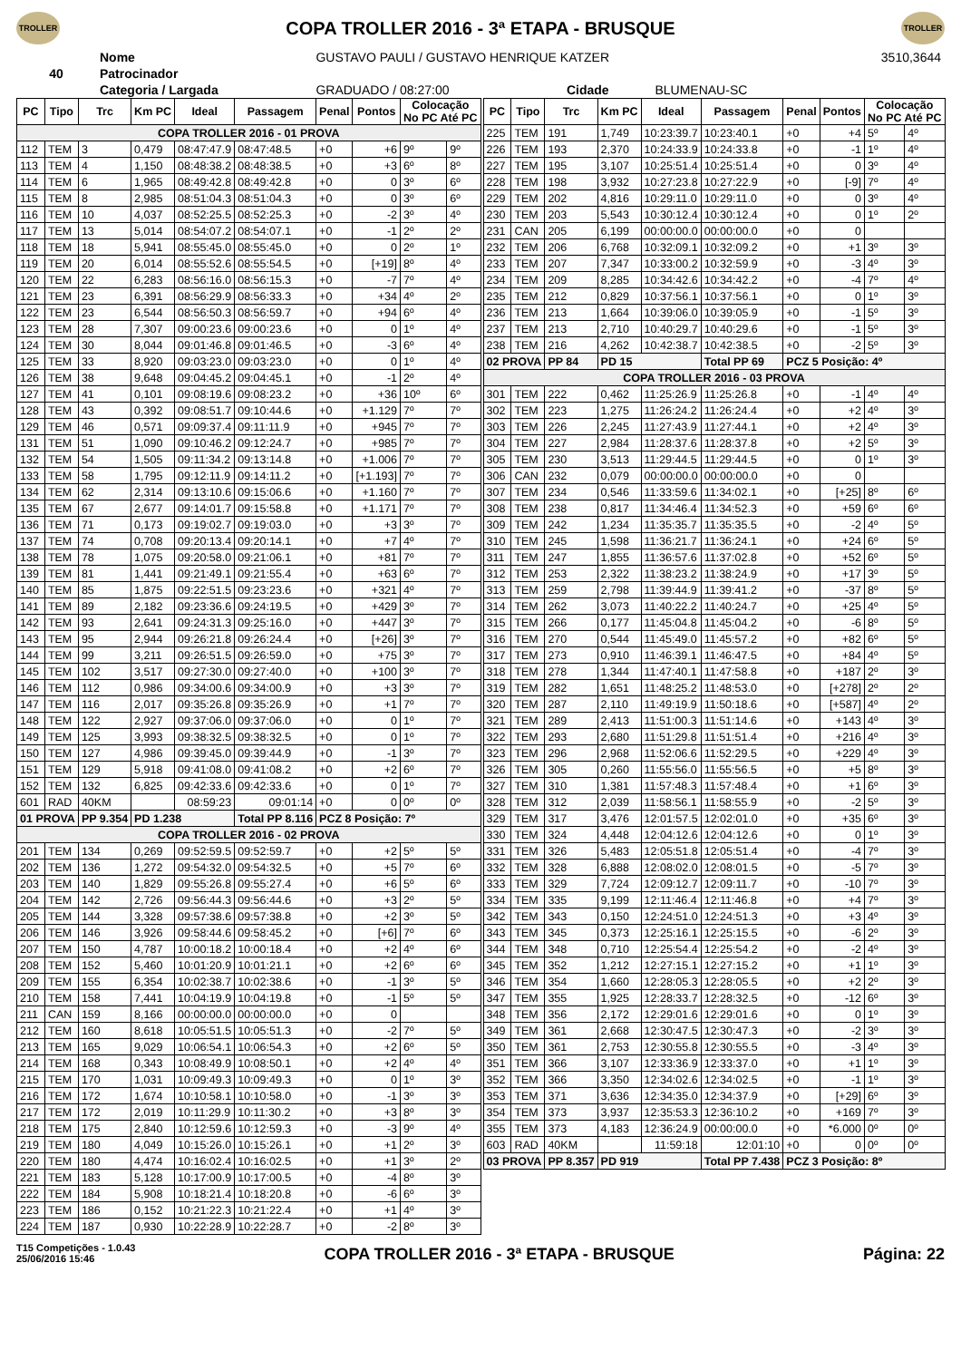TROLLER
COPA TROLLER 2016 - 3ª ETAPA - BRUSQUE
TROLLER
| 40 | Nome | GUSTAVO PAULI / GUSTAVO HENRIQUE KATZER | | | 3510,3644 |
| | Patrocinador | | | | |
| | Categoria / Largada | GRADUADO / 08:27:00 | Cidade | BLUMENAU-SC | |
| PC | Tipo | Trc | Km PC | Ideal | Passagem | Penal | Pontos | Colocação No PC Até PC | |
| --- | --- | --- | --- | --- | --- | --- | --- | --- | --- |
| COPA TROLLER 2016 - 01 PROVA | | | | | | | | | |
| 112 | TEM | 3 | 0,479 | 08:47:47.9 | 08:47:48.5 | +0 | +6 | 9º | 9º |
| 113 | TEM | 4 | 1,150 | 08:48:38.2 | 08:48:38.5 | +0 | +3 | 6º | 8º |
| 114 | TEM | 6 | 1,965 | 08:49:42.8 | 08:49:42.8 | +0 | 0 | 3º | 6º |
| 115 | TEM | 8 | 2,985 | 08:51:04.3 | 08:51:04.3 | +0 | 0 | 3º | 6º |
| 116 | TEM | 10 | 4,037 | 08:52:25.5 | 08:52:25.3 | +0 | -2 | 3º | 4º |
| 117 | TEM | 13 | 5,014 | 08:54:07.2 | 08:54:07.1 | +0 | -1 | 2º | 2º |
| 118 | TEM | 18 | 5,941 | 08:55:45.0 | 08:55:45.0 | +0 | 0 | 2º | 1º |
| 119 | TEM | 20 | 6,014 | 08:55:52.6 | 08:55:54.5 | +0 | [+19] | 8º | 4º |
| 120 | TEM | 22 | 6,283 | 08:56:16.0 | 08:56:15.3 | +0 | -7 | 7º | 4º |
| 121 | TEM | 23 | 6,391 | 08:56:29.9 | 08:56:33.3 | +0 | +34 | 4º | 2º |
| 122 | TEM | 23 | 6,544 | 08:56:50.3 | 08:56:59.7 | +0 | +94 | 6º | 4º |
| 123 | TEM | 28 | 7,307 | 09:00:23.6 | 09:00:23.6 | +0 | 0 | 1º | 4º |
| 124 | TEM | 30 | 8,044 | 09:01:46.8 | 09:01:46.5 | +0 | -3 | 6º | 4º |
| 125 | TEM | 33 | 8,920 | 09:03:23.0 | 09:03:23.0 | +0 | 0 | 1º | 4º |
| 126 | TEM | 38 | 9,648 | 09:04:45.2 | 09:04:45.1 | +0 | -1 | 2º | 4º |
| 127 | TEM | 41 | 0,101 | 09:08:19.6 | 09:08:23.2 | +0 | +36 | 10º | 6º |
| 128 | TEM | 43 | 0,392 | 09:08:51.7 | 09:10:44.6 | +0 | +1.129 | 7º | 7º |
| 129 | TEM | 46 | 0,571 | 09:09:37.4 | 09:11:11.9 | +0 | +945 | 7º | 7º |
| 131 | TEM | 51 | 1,090 | 09:10:46.2 | 09:12:24.7 | +0 | +985 | 7º | 7º |
| 132 | TEM | 54 | 1,505 | 09:11:34.2 | 09:13:14.8 | +0 | +1.006 | 7º | 7º |
| 133 | TEM | 58 | 1,795 | 09:12:11.9 | 09:14:11.2 | +0 | [+1.193] | 7º | 7º |
| 134 | TEM | 62 | 2,314 | 09:13:10.6 | 09:15:06.6 | +0 | +1.160 | 7º | 7º |
| 135 | TEM | 67 | 2,677 | 09:14:01.7 | 09:15:58.8 | +0 | +1.171 | 7º | 7º |
| 136 | TEM | 71 | 0,173 | 09:19:02.7 | 09:19:03.0 | +0 | +3 | 3º | 7º |
| 137 | TEM | 74 | 0,708 | 09:20:13.4 | 09:20:14.1 | +0 | +7 | 4º | 7º |
| 138 | TEM | 78 | 1,075 | 09:20:58.0 | 09:21:06.1 | +0 | +81 | 7º | 7º |
| 139 | TEM | 81 | 1,441 | 09:21:49.1 | 09:21:55.4 | +0 | +63 | 6º | 7º |
| 140 | TEM | 85 | 1,875 | 09:22:51.5 | 09:23:23.6 | +0 | +321 | 4º | 7º |
| 141 | TEM | 89 | 2,182 | 09:23:36.6 | 09:24:19.5 | +0 | +429 | 3º | 7º |
| 142 | TEM | 93 | 2,641 | 09:24:31.3 | 09:25:16.0 | +0 | +447 | 3º | 7º |
| 143 | TEM | 95 | 2,944 | 09:26:21.8 | 09:26:24.4 | +0 | [+26] | 3º | 7º |
| 144 | TEM | 99 | 3,211 | 09:26:51.5 | 09:26:59.0 | +0 | +75 | 3º | 7º |
| 145 | TEM | 102 | 3,517 | 09:27:30.0 | 09:27:40.0 | +0 | +100 | 3º | 7º |
| 146 | TEM | 112 | 0,986 | 09:34:00.6 | 09:34:00.9 | +0 | +3 | 3º | 7º |
| 147 | TEM | 116 | 2,017 | 09:35:26.8 | 09:35:26.9 | +0 | +1 | 7º | 7º |
| 148 | TEM | 122 | 2,927 | 09:37:06.0 | 09:37:06.0 | +0 | 0 | 1º | 7º |
| 149 | TEM | 125 | 3,993 | 09:38:32.5 | 09:38:32.5 | +0 | 0 | 1º | 7º |
| 150 | TEM | 127 | 4,986 | 09:39:45.0 | 09:39:44.9 | +0 | -1 | 3º | 7º |
| 151 | TEM | 129 | 5,918 | 09:41:08.0 | 09:41:08.2 | +0 | +2 | 6º | 7º |
| 152 | TEM | 132 | 6,825 | 09:42:33.6 | 09:42:33.6 | +0 | 0 | 1º | 7º |
| 601 | RAD | 40KM | | 08:59:23 | 09:01:14 | +0 | 0 | 0º | 0º |
| 01 PROVA | | PP 9.354 | PD 1.238 | | Total PP 8.116 | PCZ 8 Posição: 7º | | | |
| COPA TROLLER 2016 - 02 PROVA | | | | | | | | | |
| 201 | TEM | 134 | 0,269 | 09:52:59.5 | 09:52:59.7 | +0 | +2 | 5º | 5º |
| 202 | TEM | 136 | 1,272 | 09:54:32.0 | 09:54:32.5 | +0 | +5 | 7º | 6º |
| 203 | TEM | 140 | 1,829 | 09:55:26.8 | 09:55:27.4 | +0 | +6 | 5º | 6º |
| 204 | TEM | 142 | 2,726 | 09:56:44.3 | 09:56:44.6 | +0 | +3 | 2º | 5º |
| 205 | TEM | 144 | 3,328 | 09:57:38.6 | 09:57:38.8 | +0 | +2 | 3º | 5º |
| 206 | TEM | 146 | 3,926 | 09:58:44.6 | 09:58:45.2 | +0 | [+6] | 7º | 6º |
| 207 | TEM | 150 | 4,787 | 10:00:18.2 | 10:00:18.4 | +0 | +2 | 4º | 6º |
| 208 | TEM | 152 | 5,460 | 10:01:20.9 | 10:01:21.1 | +0 | +2 | 6º | 6º |
| 209 | TEM | 155 | 6,354 | 10:02:38.7 | 10:02:38.6 | +0 | -1 | 3º | 5º |
| 210 | TEM | 158 | 7,441 | 10:04:19.9 | 10:04:19.8 | +0 | -1 | 5º | 5º |
| 211 | CAN | 159 | 8,166 | 00:00:00.0 | 00:00:00.0 | +0 | 0 | | |
| 212 | TEM | 160 | 8,618 | 10:05:51.5 | 10:05:51.3 | +0 | -2 | 7º | 5º |
| 213 | TEM | 165 | 9,029 | 10:06:54.1 | 10:06:54.3 | +0 | +2 | 6º | 5º |
| 214 | TEM | 168 | 0,343 | 10:08:49.9 | 10:08:50.1 | +0 | +2 | 4º | 4º |
| 215 | TEM | 170 | 1,031 | 10:09:49.3 | 10:09:49.3 | +0 | 0 | 1º | 3º |
| 216 | TEM | 172 | 1,674 | 10:10:58.1 | 10:10:58.0 | +0 | -1 | 3º | 3º |
| 217 | TEM | 172 | 2,019 | 10:11:29.9 | 10:11:30.2 | +0 | +3 | 8º | 3º |
| 218 | TEM | 175 | 2,840 | 10:12:59.6 | 10:12:59.3 | +0 | -3 | 9º | 4º |
| 219 | TEM | 180 | 4,049 | 10:15:26.0 | 10:15:26.1 | +0 | +1 | 2º | 3º |
| 220 | TEM | 180 | 4,474 | 10:16:02.4 | 10:16:02.5 | +0 | +1 | 3º | 2º |
| 221 | TEM | 183 | 5,128 | 10:17:00.9 | 10:17:00.5 | +0 | -4 | 8º | 3º |
| 222 | TEM | 184 | 5,908 | 10:18:21.4 | 10:18:20.8 | +0 | -6 | 6º | 3º |
| 223 | TEM | 186 | 0,152 | 10:21:22.3 | 10:21:22.4 | +0 | +1 | 4º | 3º |
| 224 | TEM | 187 | 0,930 | 10:22:28.9 | 10:22:28.7 | +0 | -2 | 8º | 3º |
| PC | Tipo | Trc | Km PC | Ideal | Passagem | Penal | Pontos | Colocação No PC Até PC | |
| --- | --- | --- | --- | --- | --- | --- | --- | --- | --- |
| 225 | TEM | 191 | 1,749 | 10:23:39.7 | 10:23:40.1 | +0 | +4 | 5º | 4º |
| 226 | TEM | 193 | 2,370 | 10:24:33.9 | 10:24:33.8 | +0 | -1 | 1º | 4º |
| 227 | TEM | 195 | 3,107 | 10:25:51.4 | 10:25:51.4 | +0 | 0 | 3º | 4º |
| 228 | TEM | 198 | 3,932 | 10:27:23.8 | 10:27:22.9 | +0 | [-9] | 7º | 4º |
| 229 | TEM | 202 | 4,816 | 10:29:11.0 | 10:29:11.0 | +0 | 0 | 3º | 4º |
| 230 | TEM | 203 | 5,543 | 10:30:12.4 | 10:30:12.4 | +0 | 0 | 1º | 2º |
| 231 | CAN | 205 | 6,199 | 00:00:00.0 | 00:00:00.0 | +0 | 0 | | |
| 232 | TEM | 206 | 6,768 | 10:32:09.1 | 10:32:09.2 | +0 | +1 | 3º | 3º |
| 233 | TEM | 207 | 7,347 | 10:33:00.2 | 10:32:59.9 | +0 | -3 | 4º | 3º |
| 234 | TEM | 209 | 8,285 | 10:34:42.6 | 10:34:42.2 | +0 | -4 | 7º | 4º |
| 235 | TEM | 212 | 0,829 | 10:37:56.1 | 10:37:56.1 | +0 | 0 | 1º | 3º |
| 236 | TEM | 213 | 1,664 | 10:39:06.0 | 10:39:05.9 | +0 | -1 | 5º | 3º |
| 237 | TEM | 213 | 2,710 | 10:40:29.7 | 10:40:29.6 | +0 | -1 | 5º | 3º |
| 238 | TEM | 216 | 4,262 | 10:42:38.7 | 10:42:38.5 | +0 | -2 | 5º | 3º |
| 02 PROVA | | PP 84 | PD 15 | | Total PP 69 | PCZ 5 Posição: 4º | | | |
| COPA TROLLER 2016 - 03 PROVA | | | | | | | | | |
| 301 | TEM | 222 | 0,462 | 11:25:26.9 | 11:25:26.8 | +0 | -1 | 4º | 4º |
| 302 | TEM | 223 | 1,275 | 11:26:24.2 | 11:26:24.4 | +0 | +2 | 4º | 3º |
| 303 | TEM | 226 | 2,245 | 11:27:43.9 | 11:27:44.1 | +0 | +2 | 4º | 3º |
| 304 | TEM | 227 | 2,984 | 11:28:37.6 | 11:28:37.8 | +0 | +2 | 5º | 3º |
| 305 | TEM | 230 | 3,513 | 11:29:44.5 | 11:29:44.5 | +0 | 0 | 1º | 3º |
| 306 | CAN | 232 | 0,079 | 00:00:00.0 | 00:00:00.0 | +0 | 0 | | |
| 307 | TEM | 234 | 0,546 | 11:33:59.6 | 11:34:02.1 | +0 | [+25] | 8º | 6º |
| 308 | TEM | 238 | 0,817 | 11:34:46.4 | 11:34:52.3 | +0 | +59 | 6º | 6º |
| 309 | TEM | 242 | 1,234 | 11:35:35.7 | 11:35:35.5 | +0 | -2 | 4º | 5º |
| 310 | TEM | 245 | 1,598 | 11:36:21.7 | 11:36:24.1 | +0 | +24 | 6º | 5º |
| 311 | TEM | 247 | 1,855 | 11:36:57.6 | 11:37:02.8 | +0 | +52 | 6º | 5º |
| 312 | TEM | 253 | 2,322 | 11:38:23.2 | 11:38:24.9 | +0 | +17 | 3º | 5º |
| 313 | TEM | 259 | 2,798 | 11:39:44.9 | 11:39:41.2 | +0 | -37 | 8º | 5º |
| 314 | TEM | 262 | 3,073 | 11:40:22.2 | 11:40:24.7 | +0 | +25 | 4º | 5º |
| 315 | TEM | 266 | 0,177 | 11:45:04.8 | 11:45:04.2 | +0 | -6 | 8º | 5º |
| 316 | TEM | 270 | 0,544 | 11:45:49.0 | 11:45:57.2 | +0 | +82 | 6º | 5º |
| 317 | TEM | 273 | 0,910 | 11:46:39.1 | 11:46:47.5 | +0 | +84 | 4º | 5º |
| 318 | TEM | 278 | 1,344 | 11:47:40.1 | 11:47:58.8 | +0 | +187 | 2º | 3º |
| 319 | TEM | 282 | 1,651 | 11:48:25.2 | 11:48:53.0 | +0 | [+278] | 2º | 2º |
| 320 | TEM | 287 | 2,110 | 11:49:19.9 | 11:50:18.6 | +0 | [+587] | 4º | 2º |
| 321 | TEM | 289 | 2,413 | 11:51:00.3 | 11:51:14.6 | +0 | +143 | 4º | 3º |
| 322 | TEM | 293 | 2,680 | 11:51:29.8 | 11:51:51.4 | +0 | +216 | 4º | 3º |
| 323 | TEM | 296 | 2,968 | 11:52:06.6 | 11:52:29.5 | +0 | +229 | 4º | 3º |
| 326 | TEM | 305 | 0,260 | 11:55:56.0 | 11:55:56.5 | +0 | +5 | 8º | 3º |
| 327 | TEM | 310 | 1,381 | 11:57:48.3 | 11:57:48.4 | +0 | +1 | 6º | 3º |
| 328 | TEM | 312 | 2,039 | 11:58:56.1 | 11:58:55.9 | +0 | -2 | 5º | 3º |
| 329 | TEM | 317 | 3,476 | 12:01:57.5 | 12:02:01.0 | +0 | +35 | 6º | 3º |
| 330 | TEM | 324 | 4,448 | 12:04:12.6 | 12:04:12.6 | +0 | 0 | 1º | 3º |
| 331 | TEM | 326 | 5,483 | 12:05:51.8 | 12:05:51.4 | +0 | -4 | 7º | 3º |
| 332 | TEM | 328 | 6,888 | 12:08:02.0 | 12:08:01.5 | +0 | -5 | 7º | 3º |
| 333 | TEM | 329 | 7,724 | 12:09:12.7 | 12:09:11.7 | +0 | -10 | 7º | 3º |
| 334 | TEM | 335 | 9,199 | 12:11:46.4 | 12:11:46.8 | +0 | +4 | 7º | 3º |
| 342 | TEM | 343 | 0,150 | 12:24:51.0 | 12:24:51.3 | +0 | +3 | 4º | 3º |
| 343 | TEM | 345 | 0,373 | 12:25:16.1 | 12:25:15.5 | +0 | -6 | 2º | 3º |
| 344 | TEM | 348 | 0,710 | 12:25:54.4 | 12:25:54.2 | +0 | -2 | 4º | 3º |
| 345 | TEM | 352 | 1,212 | 12:27:15.1 | 12:27:15.2 | +0 | +1 | 1º | 3º |
| 346 | TEM | 354 | 1,660 | 12:28:05.3 | 12:28:05.5 | +0 | +2 | 2º | 3º |
| 347 | TEM | 355 | 1,925 | 12:28:33.7 | 12:28:32.5 | +0 | -12 | 6º | 3º |
| 348 | TEM | 356 | 2,172 | 12:29:01.6 | 12:29:01.6 | +0 | 0 | 1º | 3º |
| 349 | TEM | 361 | 2,668 | 12:30:47.5 | 12:30:47.3 | +0 | -2 | 3º | 3º |
| 350 | TEM | 361 | 2,753 | 12:30:55.8 | 12:30:55.5 | +0 | -3 | 4º | 3º |
| 351 | TEM | 366 | 3,107 | 12:33:36.9 | 12:33:37.0 | +0 | +1 | 1º | 3º |
| 352 | TEM | 366 | 3,350 | 12:34:02.6 | 12:34:02.5 | +0 | -1 | 1º | 3º |
| 353 | TEM | 371 | 3,636 | 12:34:35.0 | 12:34:37.9 | +0 | [+29] | 6º | 3º |
| 354 | TEM | 373 | 3,937 | 12:35:53.3 | 12:36:10.2 | +0 | +169 | 7º | 3º |
| 355 | TEM | 373 | 4,183 | 12:36:24.9 | 00:00:00.0 | +0 | *6.000 | 0º | 0º |
| 603 | RAD | 40KM | | 11:59:18 | 12:01:10 | +0 | 0 | 0º | 0º |
| 03 PROVA | | PP 8.357 | PD 919 | | Total PP 7.438 | PCZ 3 Posição: 8º | | | |
T15 Competições - 1.0.43
25/06/2016 15:46
COPA TROLLER 2016 - 3ª ETAPA - BRUSQUE
Página: 22